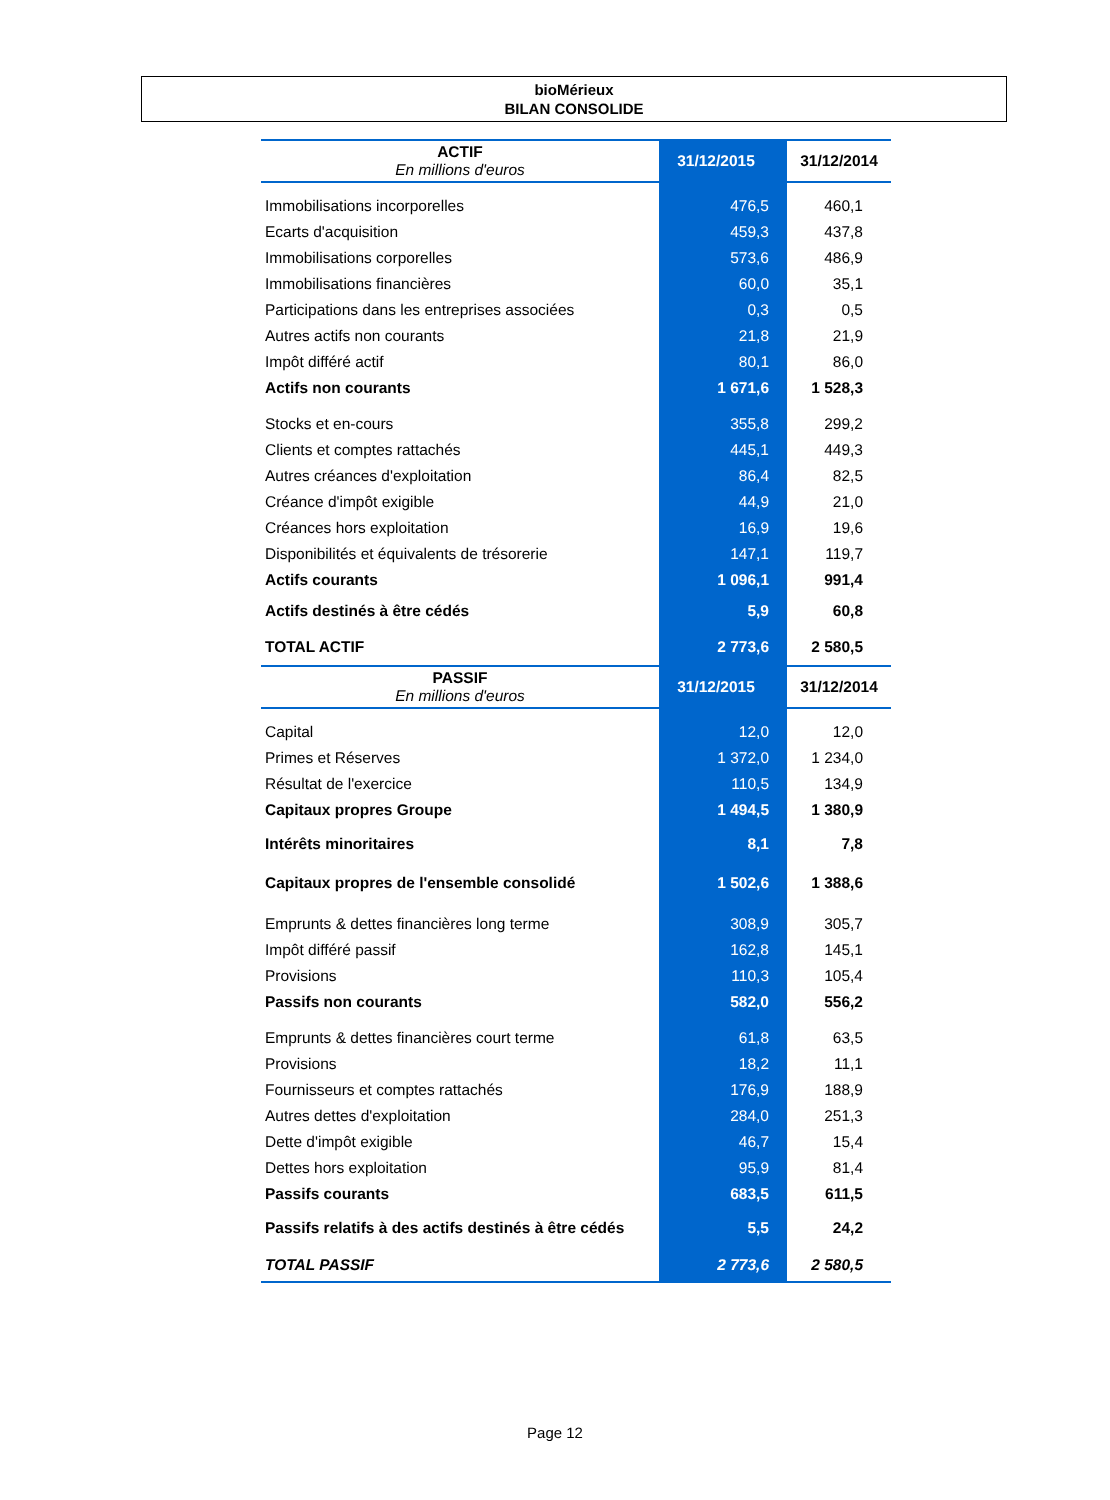bioMérieux
BILAN CONSOLIDE
| ACTIF En millions d'euros | 31/12/2015 | 31/12/2014 |
| --- | --- | --- |
| Immobilisations incorporelles | 476,5 | 460,1 |
| Ecarts d'acquisition | 459,3 | 437,8 |
| Immobilisations corporelles | 573,6 | 486,9 |
| Immobilisations financières | 60,0 | 35,1 |
| Participations dans les entreprises associées | 0,3 | 0,5 |
| Autres actifs non courants | 21,8 | 21,9 |
| Impôt différé actif | 80,1 | 86,0 |
| Actifs non courants | 1 671,6 | 1 528,3 |
| Stocks et en-cours | 355,8 | 299,2 |
| Clients et comptes rattachés | 445,1 | 449,3 |
| Autres créances d'exploitation | 86,4 | 82,5 |
| Créance d'impôt exigible | 44,9 | 21,0 |
| Créances hors exploitation | 16,9 | 19,6 |
| Disponibilités et équivalents de trésorerie | 147,1 | 119,7 |
| Actifs courants | 1 096,1 | 991,4 |
| Actifs destinés à être cédés | 5,9 | 60,8 |
| TOTAL ACTIF | 2 773,6 | 2 580,5 |
| PASSIF En millions d'euros | 31/12/2015 | 31/12/2014 |
| Capital | 12,0 | 12,0 |
| Primes et Réserves | 1 372,0 | 1 234,0 |
| Résultat de l'exercice | 110,5 | 134,9 |
| Capitaux propres Groupe | 1 494,5 | 1 380,9 |
| Intérêts minoritaires | 8,1 | 7,8 |
| Capitaux propres de l'ensemble consolidé | 1 502,6 | 1 388,6 |
| Emprunts & dettes financières long terme | 308,9 | 305,7 |
| Impôt différé passif | 162,8 | 145,1 |
| Provisions | 110,3 | 105,4 |
| Passifs non courants | 582,0 | 556,2 |
| Emprunts & dettes financières court terme | 61,8 | 63,5 |
| Provisions | 18,2 | 11,1 |
| Fournisseurs et comptes rattachés | 176,9 | 188,9 |
| Autres dettes d'exploitation | 284,0 | 251,3 |
| Dette d'impôt exigible | 46,7 | 15,4 |
| Dettes hors exploitation | 95,9 | 81,4 |
| Passifs courants | 683,5 | 611,5 |
| Passifs relatifs à des actifs destinés à être cédés | 5,5 | 24,2 |
| TOTAL PASSIF | 2 773,6 | 2 580,5 |
Page 12